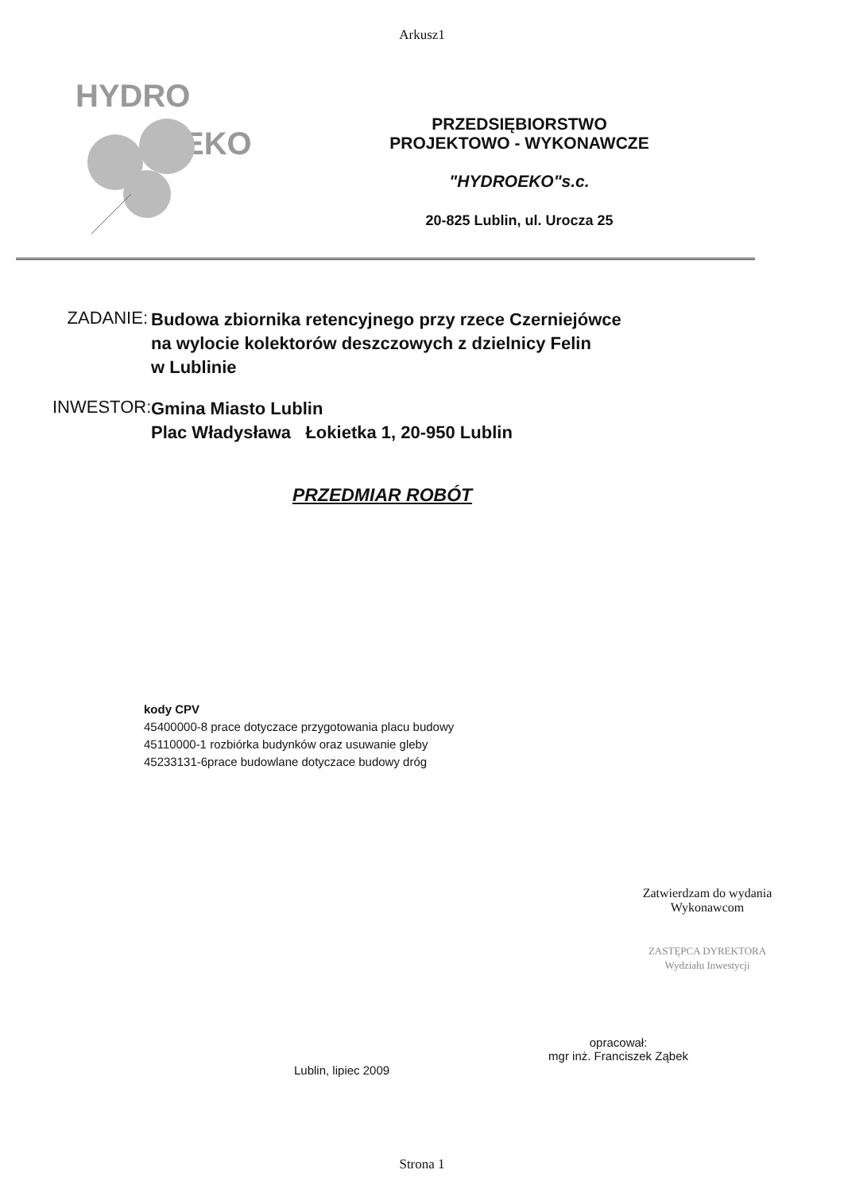Arkusz1
HYDRO
EKO
PRZEDSIĘBIORSTWO
PROJEKTOWO - WYKONAWCZE
"HYDROEKO"s.c.
20-825 Lublin, ul. Urocza 25
ZADANIE:
Budowa zbiornika retencyjnego przy rzece Czerniejówce
na wylocie kolektorów deszczowych z dzielnicy Felin
w Lublinie
INWESTOR:
Gmina Miasto Lublin
Plac Władysława Łokietka 1, 20-950 Lublin
PRZEDMIAR ROBÓT
kody CPV
45400000-8 prace dotyczace przygotowania placu budowy
45110000-1 rozbiórka budynków oraz usuwanie gleby
45233131-6prace budowlane dotyczace budowy dróg
Zatwierdzam do wydania
Wykonawcom
ZASTĘPCA DYREKTORA
Wydziału Inwestycji
Lublin, lipiec 2009
opracował:
mgr inż. Franciszek Ząbek
Strona 1